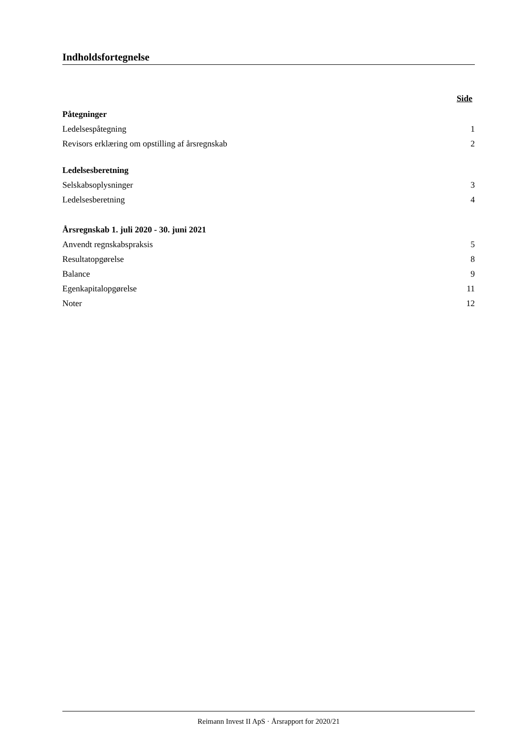Indholdsfortegnelse
Side
Påtegninger
Ledelsespåtegning 1
Revisors erklæring om opstilling af årsregnskab 2
Ledelsesberetning
Selskabsoplysninger 3
Ledelsesberetning 4
Årsregnskab 1. juli 2020 - 30. juni 2021
Anvendt regnskabspraksis 5
Resultatopgørelse 8
Balance 9
Egenkapitalopgørelse 11
Noter 12
Reimann Invest II ApS · Årsrapport for 2020/21